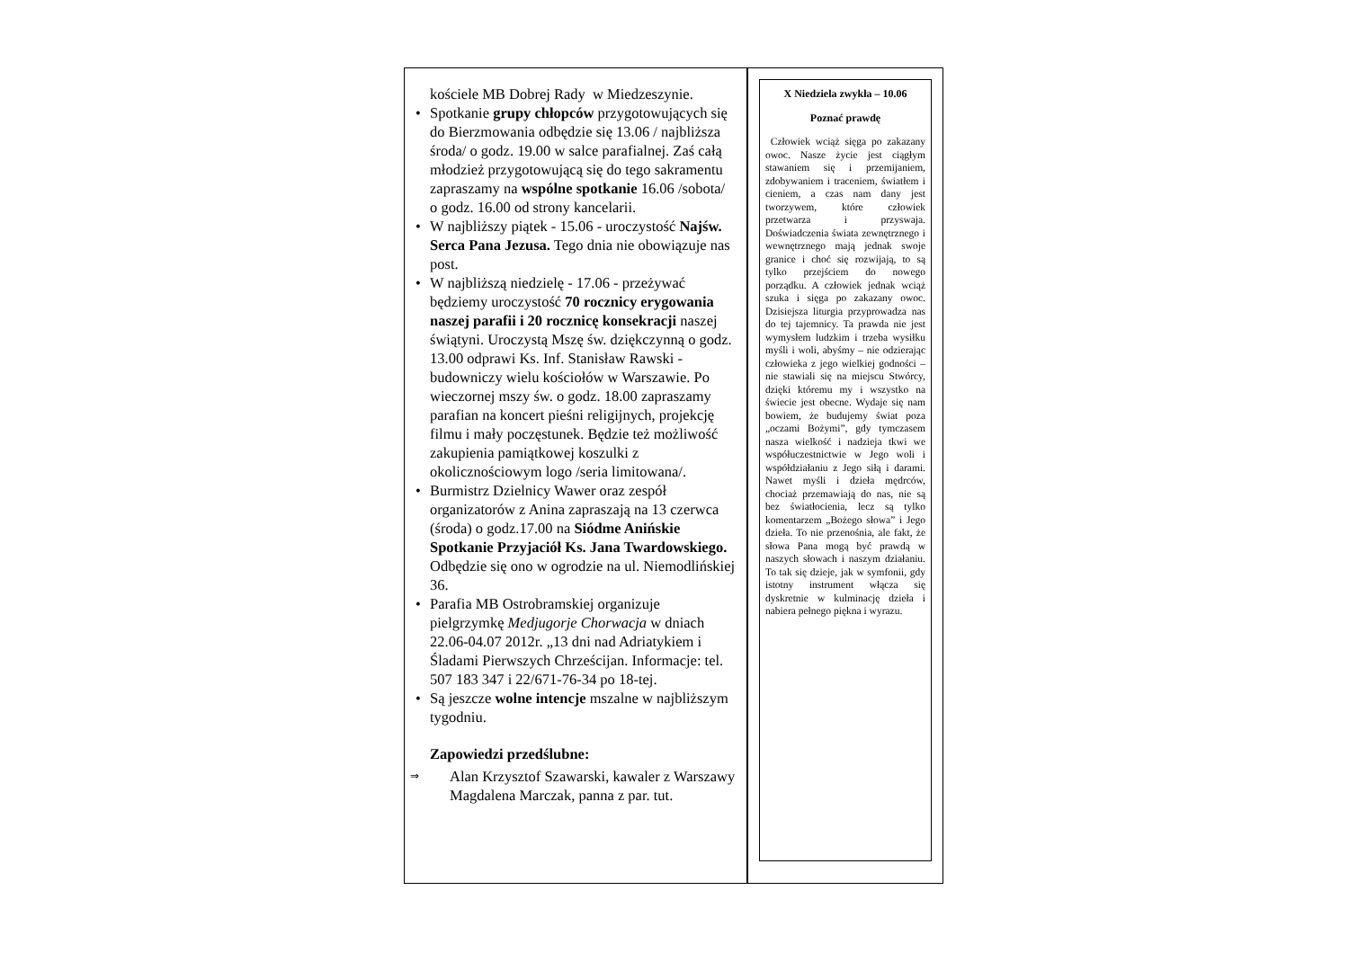kościele MB Dobrej Rady w Miedzeszynie.
• Spotkanie grupy chłopców przygotowujących się do Bierzmowania odbędzie się 13.06 / najbliższa środa/ o godz. 19.00 w salce parafialnej. Zaś całą młodzież przygotowującą się do tego sakramentu zapraszamy na wspólne spotkanie 16.06 /sobota/ o godz. 16.00 od strony kancelarii.
• W najbliższy piątek - 15.06 - uroczystość Najśw. Serca Pana Jezusa. Tego dnia nie obowiązuje nas post.
• W najbliższą niedzielę - 17.06 - przeżywać będziemy uroczystość 70 rocznicy erygowania naszej parafii i 20 rocznicę konsekracji naszej świątyni. Uroczystą Mszę św. dziękczynną o godz. 13.00 odprawi Ks. Inf. Stanisław Rawski - budowniczy wielu kościołów w Warszawie. Po wieczornej mszy św. o godz. 18.00 zapraszamy parafian na koncert pieśni religijnych, projekcję filmu i mały poczęstunek. Będzie też możliwość zakupienia pamiątkowej koszulki z okolicznościowym logo /seria limitowana/.
• Burmistrz Dzielnicy Wawer oraz zespół organizatorów z Anina zapraszają na 13 czerwca (środa) o godz.17.00 na Siódme Anińskie Spotkanie Przyjaciół Ks. Jana Twardowskiego. Odbędzie się ono w ogrodzie na ul. Niemodlińskiej 36.
• Parafia MB Ostrobramskiej organizuje pielgrzymkę Medjugorje Chorwacja w dniach 22.06-04.07 2012r. „13 dni nad Adriatykiem i Śladami Pierwszych Chrześcijan. Informacje: tel. 507 183 347 i 22/671-76-34 po 18-tej.
• Są jeszcze wolne intencje mszalne w najbliższym tygodniu.
Zapowiedzi przedślubne:
⇒ Alan Krzysztof Szawarski, kawaler z Warszawy
Magdalena Marczak, panna z par. tut.
X Niedziela zwykła – 10.06
Poznać prawdę
Człowiek wciąż sięga po zakazany owoc. Nasze życie jest ciągłym stawaniem się i przemijaniem, zdobywaniem i traceniem, światłem i cieniem, a czas nam dany jest tworzywem, które człowiek przetwarza i przyswaja. Doświadczenia świata zewnętrznego i wewnętrznego mają jednak swoje granice i choć się rozwijają, to są tylko przejściem do nowego porządku. A człowiek jednak wciąż szuka i sięga po zakazany owoc. Dzisiejsza liturgia przyprowadza nas do tej tajemnicy. Ta prawda nie jest wymysłem ludzkim i trzeba wysiłku myśli i woli, abyśmy – nie odzierając człowieka z jego wielkiej godności – nie stawiali się na miejscu Stwórcy, dzięki któremu my i wszystko na świecie jest obecne. Wydaje się nam bowiem, że budujemy świat poza „oczami Bożymi”, gdy tymczasem nasza wielkość i nadzieja tkwi we współuczestnictwie w Jego woli i współdziałaniu z Jego siłą i darami. Nawet myśli i dzieła mędrców, chociaż przemawiają do nas, nie są bez światłocienia, lecz są tylko komentarzem „Bożego słowa” i Jego dzieła. To nie przenośnia, ale fakt, że słowa Pana mogą być prawdą w naszych słowach i naszym działaniu. To tak się dzieje, jak w symfonii, gdy istotny instrument włącza się dyskretnie w kulminację dzieła i nabiera pełnego piękna i wyrazu.